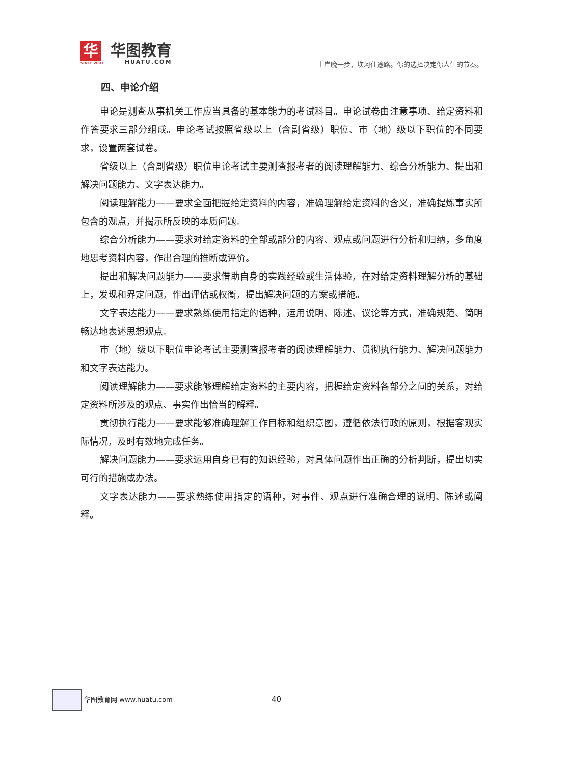华
SINCE 2001
华图教育
HUATU.COM
上岸晚一步，坎坷仕途路。你的选择决定你人生的节奏。
四、申论介绍
申论是测查从事机关工作应当具备的基本能力的考试科目。申论试卷由注意事项、给定资料和作答要求三部分组成。申论考试按照省级以上（含副省级）职位、市（地）级以下职位的不同要求，设置两套试卷。
省级以上（含副省级）职位申论考试主要测查报考者的阅读理解能力、综合分析能力、提出和解决问题能力、文字表达能力。
阅读理解能力——要求全面把握给定资料的内容，准确理解给定资料的含义，准确提炼事实所包含的观点，并揭示所反映的本质问题。
综合分析能力——要求对给定资料的全部或部分的内容、观点或问题进行分析和归纳，多角度地思考资料内容，作出合理的推断或评价。
提出和解决问题能力——要求借助自身的实践经验或生活体验，在对给定资料理解分析的基础上，发现和界定问题，作出评估或权衡，提出解决问题的方案或措施。
文字表达能力——要求熟练使用指定的语种，运用说明、陈述、议论等方式，准确规范、简明畅达地表述思想观点。
市（地）级以下职位申论考试主要测查报考者的阅读理解能力、贯彻执行能力、解决问题能力和文字表达能力。
阅读理解能力——要求能够理解给定资料的主要内容，把握给定资料各部分之间的关系，对给定资料所涉及的观点、事实作出恰当的解释。
贯彻执行能力——要求能够准确理解工作目标和组织意图，遵循依法行政的原则，根据客观实际情况，及时有效地完成任务。
解决问题能力——要求运用自身已有的知识经验，对具体问题作出正确的分析判断，提出切实可行的措施或办法。
文字表达能力——要求熟练使用指定的语种，对事件、观点进行准确合理的说明、陈述或阐释。
华图教育网 www.huatu.com 40